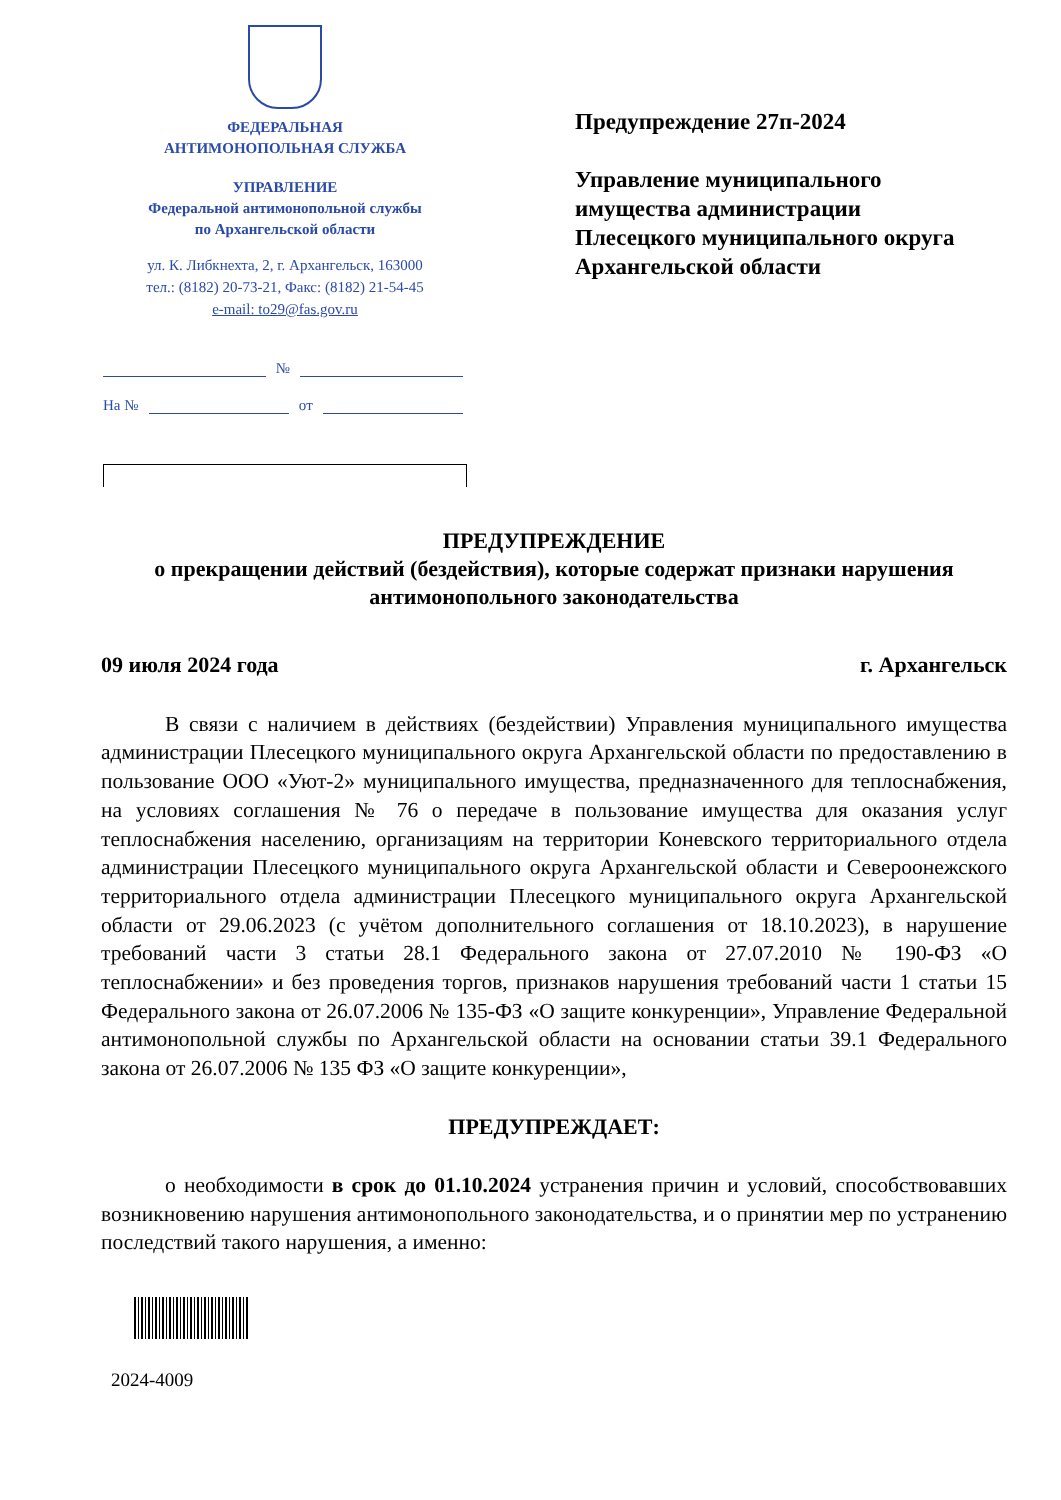ФЕДЕРАЛЬНАЯ
АНТИМОНОПОЛЬНАЯ СЛУЖБА
УПРАВЛЕНИЕ
Федеральной антимонопольной службы
по Архангельской области
ул. К. Либкнехта, 2, г. Архангельск, 163000
тел.: (8182) 20-73-21, Факс: (8182) 21-54-45
e-mail: to29@fas.gov.ru
Предупреждение 27п-2024
Управление муниципального
имущества администрации
Плесецкого муниципального округа
Архангельской области
№
На № от
ПРЕДУПРЕЖДЕНИЕ
о прекращении действий (бездействия), которые содержат признаки нарушения антимонопольного законодательства
09 июля 2024 года г. Архангельск
В связи с наличием в действиях (бездействии) Управления муниципального имущества администрации Плесецкого муниципального округа Архангельской области по предоставлению в пользование ООО «Уют-2» муниципального имущества, предназначенного для теплоснабжения, на условиях соглашения № 76 о передаче в пользование имущества для оказания услуг теплоснабжения населению, организациям на территории Коневского территориального отдела администрации Плесецкого муниципального округа Архангельской области и Североонежского территориального отдела администрации Плесецкого муниципального округа Архангельской области от 29.06.2023 (с учётом дополнительного соглашения от 18.10.2023), в нарушение требований части 3 статьи 28.1 Федерального закона от 27.07.2010 № 190-ФЗ «О теплоснабжении» и без проведения торгов, признаков нарушения требований части 1 статьи 15 Федерального закона от 26.07.2006 № 135-ФЗ «О защите конкуренции», Управление Федеральной антимонопольной службы по Архангельской области на основании статьи 39.1 Федерального закона от 26.07.2006 № 135 ФЗ «О защите конкуренции»,
ПРЕДУПРЕЖДАЕТ:
о необходимости в срок до 01.10.2024 устранения причин и условий, способствовавших возникновению нарушения антимонопольного законодательства, и о принятии мер по устранению последствий такого нарушения, а именно:
2024-4009